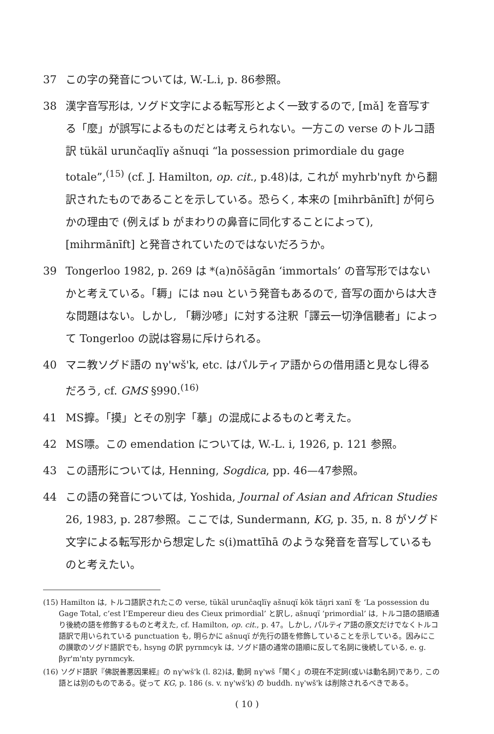37 この字の発音については, W.-L.i, p. 86参照。
38 漢字音写形は, ソグド文字による転写形とよく一致するので, [mǎ] を音写する「麼」が誤写によるものだとは考えられない。一方この verse のトルコ語訳 tükäl urunčaqlïγ ašnuqi “la possession primordiale du gage totale”,<sup>(15)</sup> (cf. J. Hamilton, op. cit., p.48)は, これが myhrb'nyft から翻訳されたものであることを示している。恐らく, 本来の [mihrbānīft] が何らかの理由で (例えば b がまわりの鼻音に同化することによって), [mihrmānīft] と発音されていたのではないだろうか。
39 Tongerloo 1982, p. 269 は *(a)nōšāgān ‘immortals’ の音写形ではないかと考えている。「耨」には nəu という発音もあるので, 音写の面からは大きな問題はない。しかし, 「耨沙喭」に対する注釈「譯云一切浄信聽者」によって Tongerloo の説は容易に斥けられる。
40 マニ教ソグド語の nγ'wš'k, etc. はパルティア語からの借用語と見なし得るだろう, cf. GMS §990.<sup>(16)</sup>
41 MS擵。「摸」とその別字「摹」の混成によるものと考えた。
42 MS嘌。この emendation については, W.-L. i, 1926, p. 121 参照。
43 この語形については, Henning, Sogdica, pp. 46—47参照。
44 この語の発音については, Yoshida, Journal of Asian and African Studies 26, 1983, p. 287参照。ここでは, Sundermann, KG, p. 35, n. 8 がソグド文字による転写形から想定した s(i)mattīhā のような発音を音写しているものと考えたい。
(15) Hamilton は, トルコ語訳されたこの verse, tükäl urunčaqlïγ ašnuqï kök täŋri xanï を ‘La possession du Gage Total, c’est l’Empereur dieu des Cieux primordial’ と訳し, ašnuqï ‘primordial’ は, トルコ語の語順通り後続の語を修飾するものと考えた, cf. Hamilton, op. cit., p. 47。しかし, パルティア語の原文だけでなくトルコ語訳で用いられている punctuation も, 明らかに ašnuqï が先行の語を修飾していることを示している。因みにこの讃歌のソグド語訳でも, hsyng の訳 pyrnmcyk は, ソグド語の通常の語順に反して名詞に後続している, e. g. βyr'm'nty pyrnmcyk.
(16) ソグド語訳『佛説善悪因果經』の nγ'wš'k (l. 82)は, 動詞 nγ'wš「聞く」の現在不定詞(或いは動名詞)であり, この語とは別のものである。従って KG, p. 186 (s. v. nγ'wš'k) の buddh. nγ'wš'k は削除されるべきである。
( 10 )